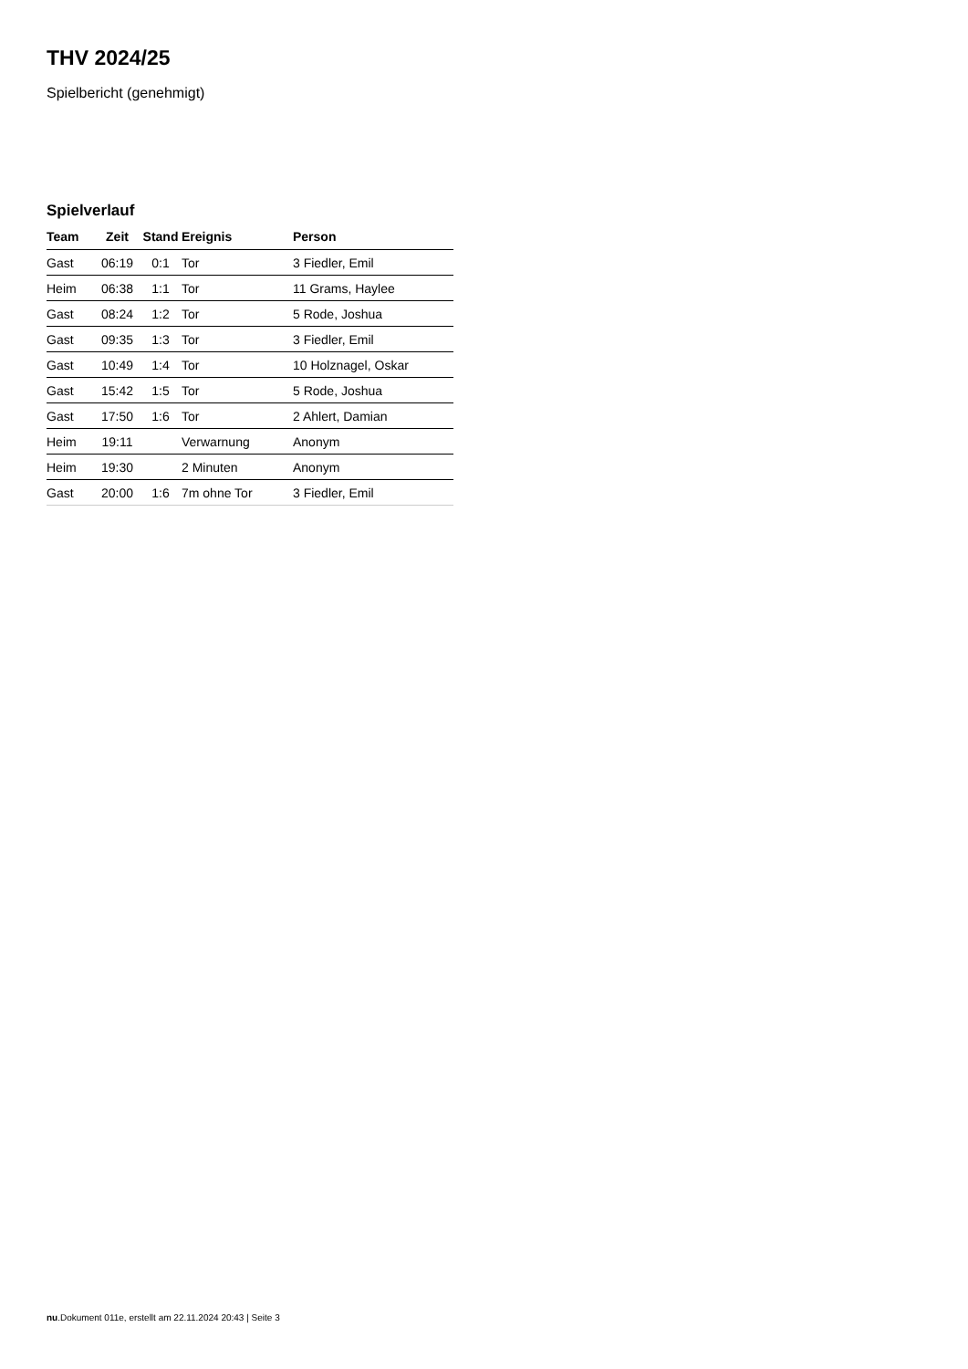THV 2024/25
Spielbericht (genehmigt)
Spielverlauf
| Team | Zeit | Stand | Ereignis | Person |
| --- | --- | --- | --- | --- |
| Gast | 06:19 | 0:1 | Tor | 3 Fiedler, Emil |
| Heim | 06:38 | 1:1 | Tor | 11 Grams, Haylee |
| Gast | 08:24 | 1:2 | Tor | 5 Rode, Joshua |
| Gast | 09:35 | 1:3 | Tor | 3 Fiedler, Emil |
| Gast | 10:49 | 1:4 | Tor | 10 Holznagel, Oskar |
| Gast | 15:42 | 1:5 | Tor | 5 Rode, Joshua |
| Gast | 17:50 | 1:6 | Tor | 2 Ahlert, Damian |
| Heim | 19:11 | | Verwarnung | Anonym |
| Heim | 19:30 | | 2 Minuten | Anonym |
| Gast | 20:00 | 1:6 | 7m ohne Tor | 3 Fiedler, Emil |
nu.Dokument 011e, erstellt am 22.11.2024 20:43 | Seite 3